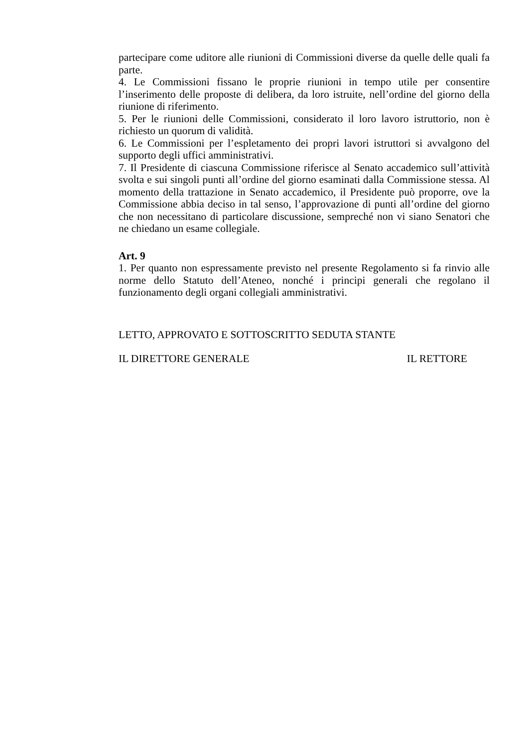partecipare come uditore alle riunioni di Commissioni diverse da quelle delle quali fa parte.
4. Le Commissioni fissano le proprie riunioni in tempo utile per consentire l’inserimento delle proposte di delibera, da loro istruite, nell’ordine del giorno della riunione di riferimento.
5. Per le riunioni delle Commissioni, considerato il loro lavoro istruttorio, non è richiesto un quorum di validità.
6. Le Commissioni per l’espletamento dei propri lavori istruttori si avvalgono del supporto degli uffici amministrativi.
7. Il Presidente di ciascuna Commissione riferisce al Senato accademico sull’attività svolta e sui singoli punti all’ordine del giorno esaminati dalla Commissione stessa. Al momento della trattazione in Senato accademico, il Presidente può proporre, ove la Commissione abbia deciso in tal senso, l’approvazione di punti all’ordine del giorno che non necessitano di particolare discussione, sempreché non vi siano Senatori che ne chiedano un esame collegiale.
Art. 9
1. Per quanto non espressamente previsto nel presente Regolamento si fa rinvio alle norme dello Statuto dell’Ateneo, nonché i principi generali che regolano il funzionamento degli organi collegiali amministrativi.
LETTO, APPROVATO E SOTTOSCRITTO SEDUTA STANTE
IL DIRETTORE GENERALE IL RETTORE